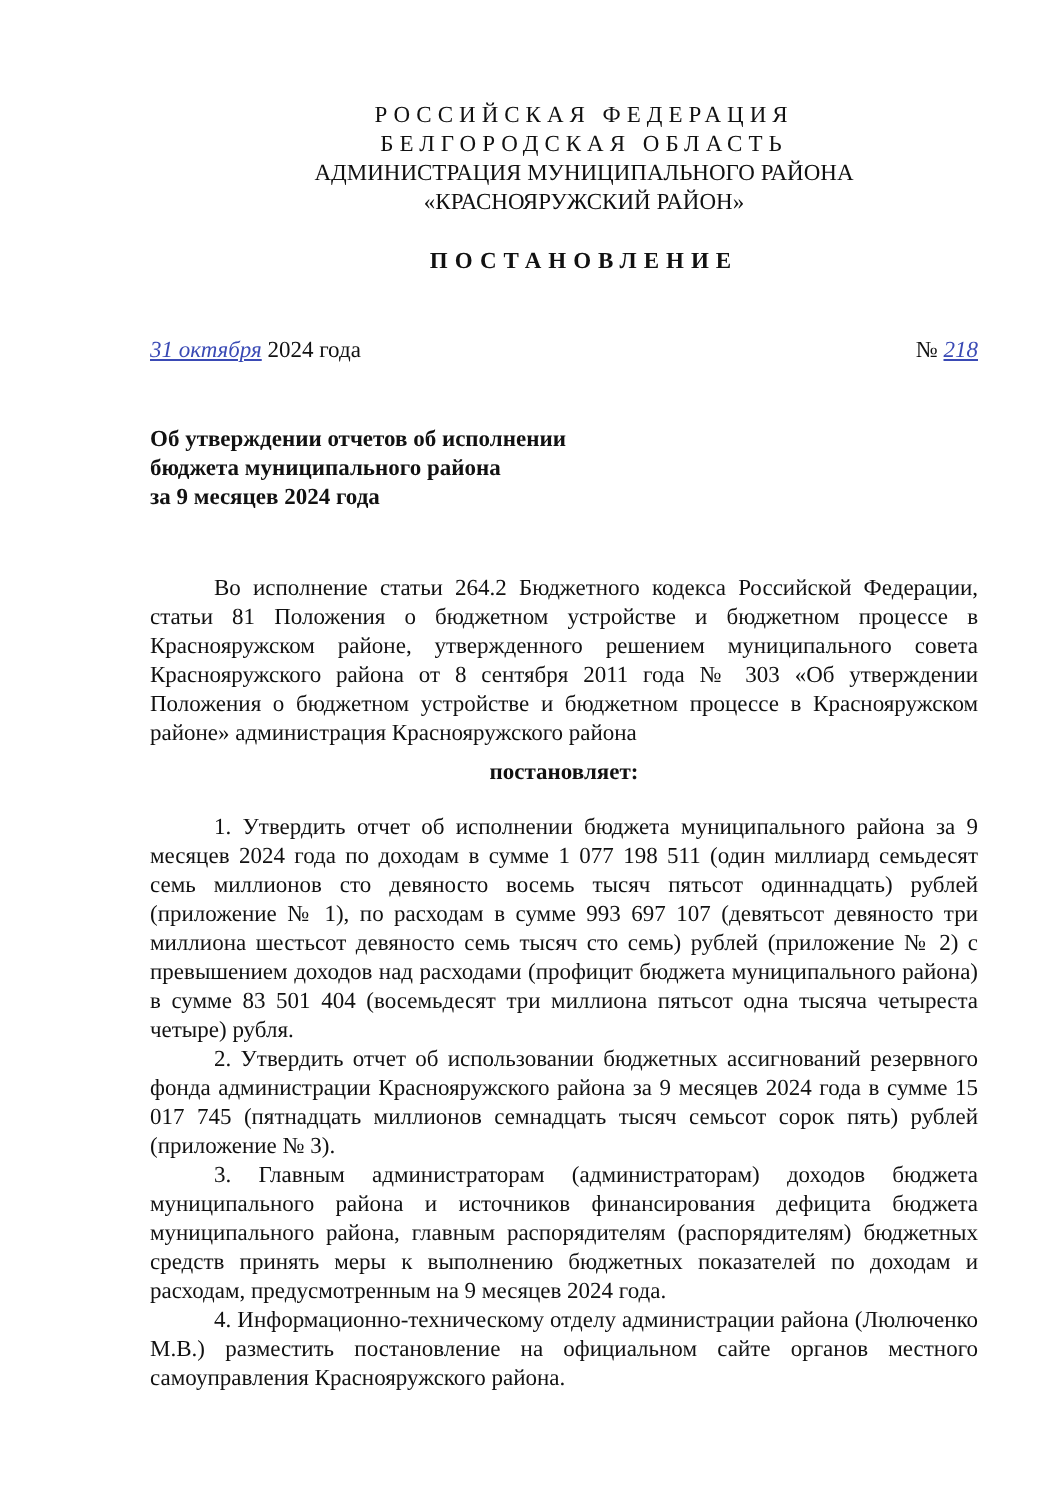РОССИЙСКАЯ ФЕДЕРАЦИЯ
БЕЛГОРОДСКАЯ ОБЛАСТЬ
АДМИНИСТРАЦИЯ МУНИЦИПАЛЬНОГО РАЙОНА
«КРАСНОЯРУЖСКИЙ РАЙОН»
ПОСТАНОВЛЕНИЕ
31 октября 2024 года № 218
Об утверждении отчетов об исполнении
бюджета муниципального района
за 9 месяцев 2024 года
Во исполнение статьи 264.2 Бюджетного кодекса Российской Федерации, статьи 81 Положения о бюджетном устройстве и бюджетном процессе в Краснояружском районе, утвержденного решением муниципального совета Краснояружского района от 8 сентября 2011 года № 303 «Об утверждении Положения о бюджетном устройстве и бюджетном процессе в Краснояружском районе» администрация Краснояружского района
постановляет:
1. Утвердить отчет об исполнении бюджета муниципального района за 9 месяцев 2024 года по доходам в сумме 1 077 198 511 (один миллиард семьдесят семь миллионов сто девяносто восемь тысяч пятьсот одиннадцать) рублей (приложение № 1), по расходам в сумме 993 697 107 (девятьсот девяносто три миллиона шестьсот девяносто семь тысяч сто семь) рублей (приложение № 2) с превышением доходов над расходами (профицит бюджета муниципального района) в сумме 83 501 404 (восемьдесят три миллиона пятьсот одна тысяча четыреста четыре) рубля.
2. Утвердить отчет об использовании бюджетных ассигнований резервного фонда администрации Краснояружского района за 9 месяцев 2024 года в сумме 15 017 745 (пятнадцать миллионов семнадцать тысяч семьсот сорок пять) рублей (приложение № 3).
3. Главным администраторам (администраторам) доходов бюджета муниципального района и источников финансирования дефицита бюджета муниципального района, главным распорядителям (распорядителям) бюджетных средств принять меры к выполнению бюджетных показателей по доходам и расходам, предусмотренным на 9 месяцев 2024 года.
4. Информационно-техническому отделу администрации района (Люлюченко М.В.) разместить постановление на официальном сайте органов местного самоуправления Краснояружского района.